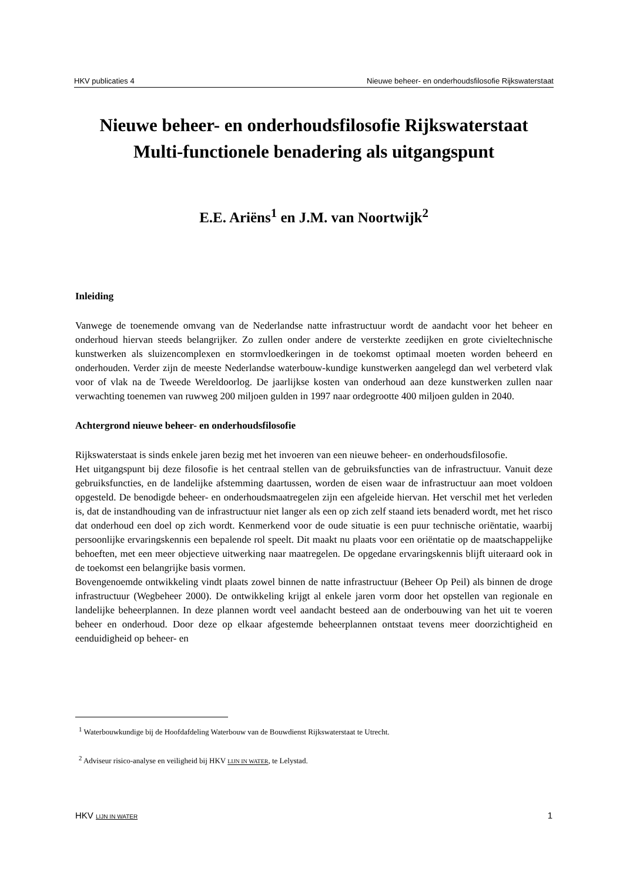HKV publicaties 4 Nieuwe beheer- en onderhoudsfilosofie Rijkswaterstaat
Nieuwe beheer- en onderhoudsfilosofie Rijkswaterstaat
Multi-functionele benadering als uitgangspunt
E.E. Ariëns<sup>1</sup> en J.M. van Noortwijk<sup>2</sup>
Inleiding
Vanwege de toenemende omvang van de Nederlandse natte infrastructuur wordt de aandacht voor het beheer en onderhoud hiervan steeds belangrijker. Zo zullen onder andere de versterkte zeedijken en grote civieltechnische kunstwerken als sluizencomplexen en stormvloedkeringen in de toekomst optimaal moeten worden beheerd en onderhouden. Verder zijn de meeste Nederlandse waterbouw-kundige kunstwerken aangelegd dan wel verbeterd vlak voor of vlak na de Tweede Wereldoorlog. De jaarlijkse kosten van onderhoud aan deze kunstwerken zullen naar verwachting toenemen van ruwweg 200 miljoen gulden in 1997 naar ordegrootte 400 miljoen gulden in 2040.
Achtergrond nieuwe beheer- en onderhoudsfilosofie
Rijkswaterstaat is sinds enkele jaren bezig met het invoeren van een nieuwe beheer- en onderhoudsfilosofie.
Het uitgangspunt bij deze filosofie is het centraal stellen van de gebruiksfuncties van de infrastructuur. Vanuit deze gebruiksfuncties, en de landelijke afstemming daartussen, worden de eisen waar de infrastructuur aan moet voldoen opgesteld. De benodigde beheer- en onderhoudsmaatregelen zijn een afgeleide hiervan. Het verschil met het verleden is, dat de instandhouding van de infrastructuur niet langer als een op zich zelf staand iets benaderd wordt, met het risco dat onderhoud een doel op zich wordt. Kenmerkend voor de oude situatie is een puur technische oriëntatie, waarbij persoonlijke ervaringskennis een bepalende rol speelt. Dit maakt nu plaats voor een oriëntatie op de maatschappelijke behoeften, met een meer objectieve uitwerking naar maatregelen. De opgedane ervaringskennis blijft uiteraard ook in de toekomst een belangrijke basis vormen.
Bovengenoemde ontwikkeling vindt plaats zowel binnen de natte infrastructuur (Beheer Op Peil) als binnen de droge infrastructuur (Wegbeheer 2000). De ontwikkeling krijgt al enkele jaren vorm door het opstellen van regionale en landelijke beheerplannen. In deze plannen wordt veel aandacht besteed aan de onderbouwing van het uit te voeren beheer en onderhoud. Door deze op elkaar afgestemde beheerplannen ontstaat tevens meer doorzichtigheid en eenduidigheid op beheer- en
<sup>1</sup> Waterbouwkundige bij de Hoofdafdeling Waterbouw van de Bouwdienst Rijkswaterstaat te Utrecht.
<sup>2</sup> Adviseur risico-analyse en veiligheid bij HKV LIJN IN WATER, te Lelystad.
HKV LIJN IN WATER 1